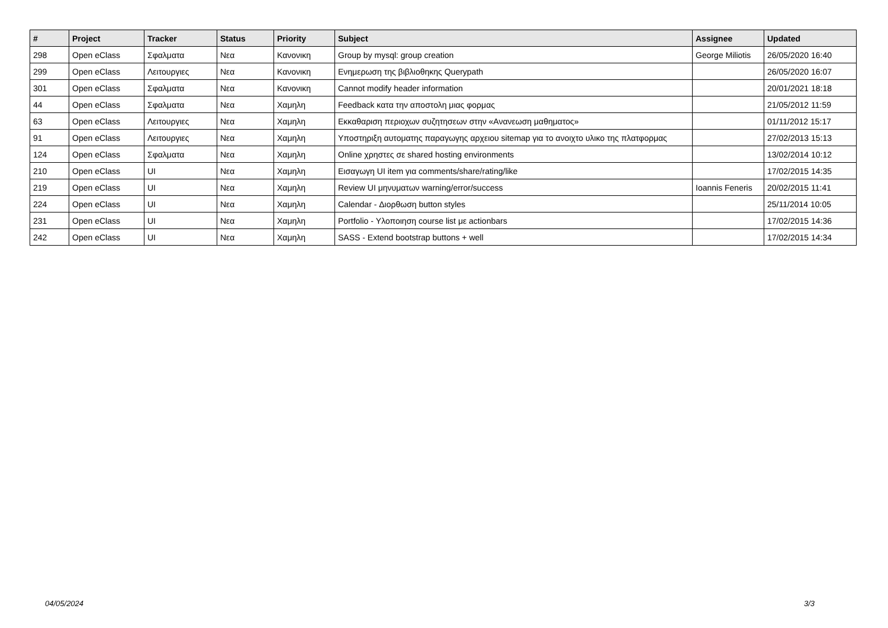| # | Project | Tracker | Status | Priority | Subject | Assignee | Updated |
| --- | --- | --- | --- | --- | --- | --- | --- |
| 298 | Open eClass | Σφαλματα | Νεα | Κανονικη | Group by mysql: group creation | George Miliotis | 26/05/2020 16:40 |
| 299 | Open eClass | Λειτουργιες | Νεα | Κανονικη | Ενημερωση της βιβλιοθηκης Querypath | | 26/05/2020 16:07 |
| 301 | Open eClass | Σφαλματα | Νεα | Κανονικη | Cannot modify header information | | 20/01/2021 18:18 |
| 44 | Open eClass | Σφαλματα | Νεα | Χαμηλη | Feedback κατα την αποστολη μιας φορμας | | 21/05/2012 11:59 |
| 63 | Open eClass | Λειτουργιες | Νεα | Χαμηλη | Εκκαθαριση περιοχων συζητησεων στην «Ανανεωση μαθηματος» | | 01/11/2012 15:17 |
| 91 | Open eClass | Λειτουργιες | Νεα | Χαμηλη | Υποστηριξη αυτοματης παραγωγης αρχειου sitemap για το ανοιχτο υλικο της πλατφορμας | | 27/02/2013 15:13 |
| 124 | Open eClass | Σφαλματα | Νεα | Χαμηλη | Online χρηστες σε shared hosting environments | | 13/02/2014 10:12 |
| 210 | Open eClass | UI | Νεα | Χαμηλη | Εισαγωγη UI item για comments/share/rating/like | | 17/02/2015 14:35 |
| 219 | Open eClass | UI | Νεα | Χαμηλη | Review UI μηνυματων warning/error/success | Ioannis Feneris | 20/02/2015 11:41 |
| 224 | Open eClass | UI | Νεα | Χαμηλη | Calendar - Διορθωση button styles | | 25/11/2014 10:05 |
| 231 | Open eClass | UI | Νεα | Χαμηλη | Portfolio - Υλοποιηση course list με actionbars | | 17/02/2015 14:36 |
| 242 | Open eClass | UI | Νεα | Χαμηλη | SASS - Extend bootstrap buttons + well | | 17/02/2015 14:34 |
04/05/2024 3/3